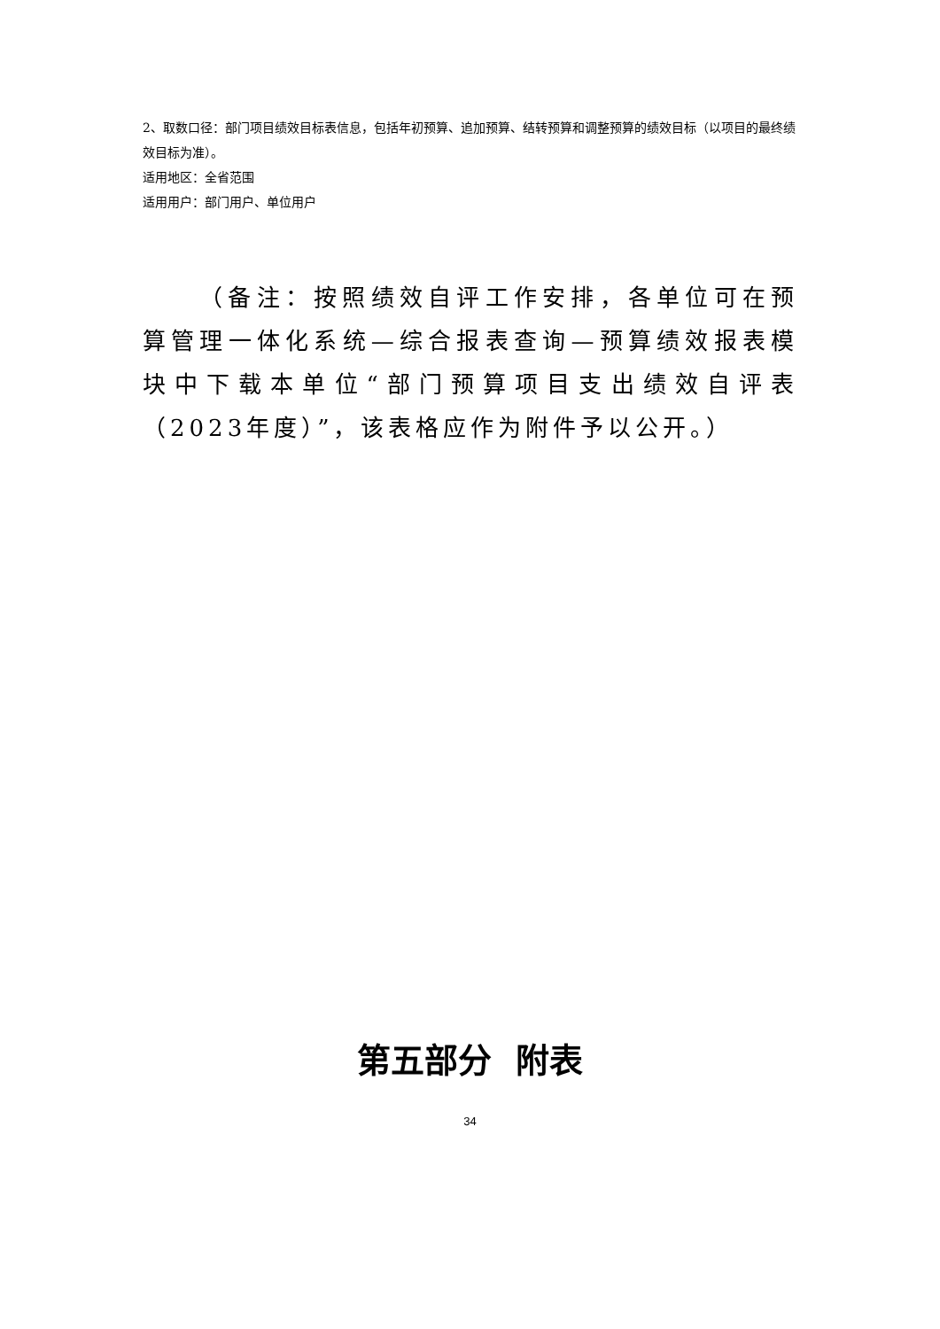2、取数口径：部门项目绩效目标表信息，包括年初预算、追加预算、结转预算和调整预算的绩效目标（以项目的最终绩效目标为准）。
适用地区：全省范围
适用用户：部门用户、单位用户
（备注：按照绩效自评工作安排，各单位可在预算管理一体化系统—综合报表查询—预算绩效报表模块中下载本单位“部门预算项目支出绩效自评表（2023年度）”，该表格应作为附件予以公开。）
第五部分 附表
34